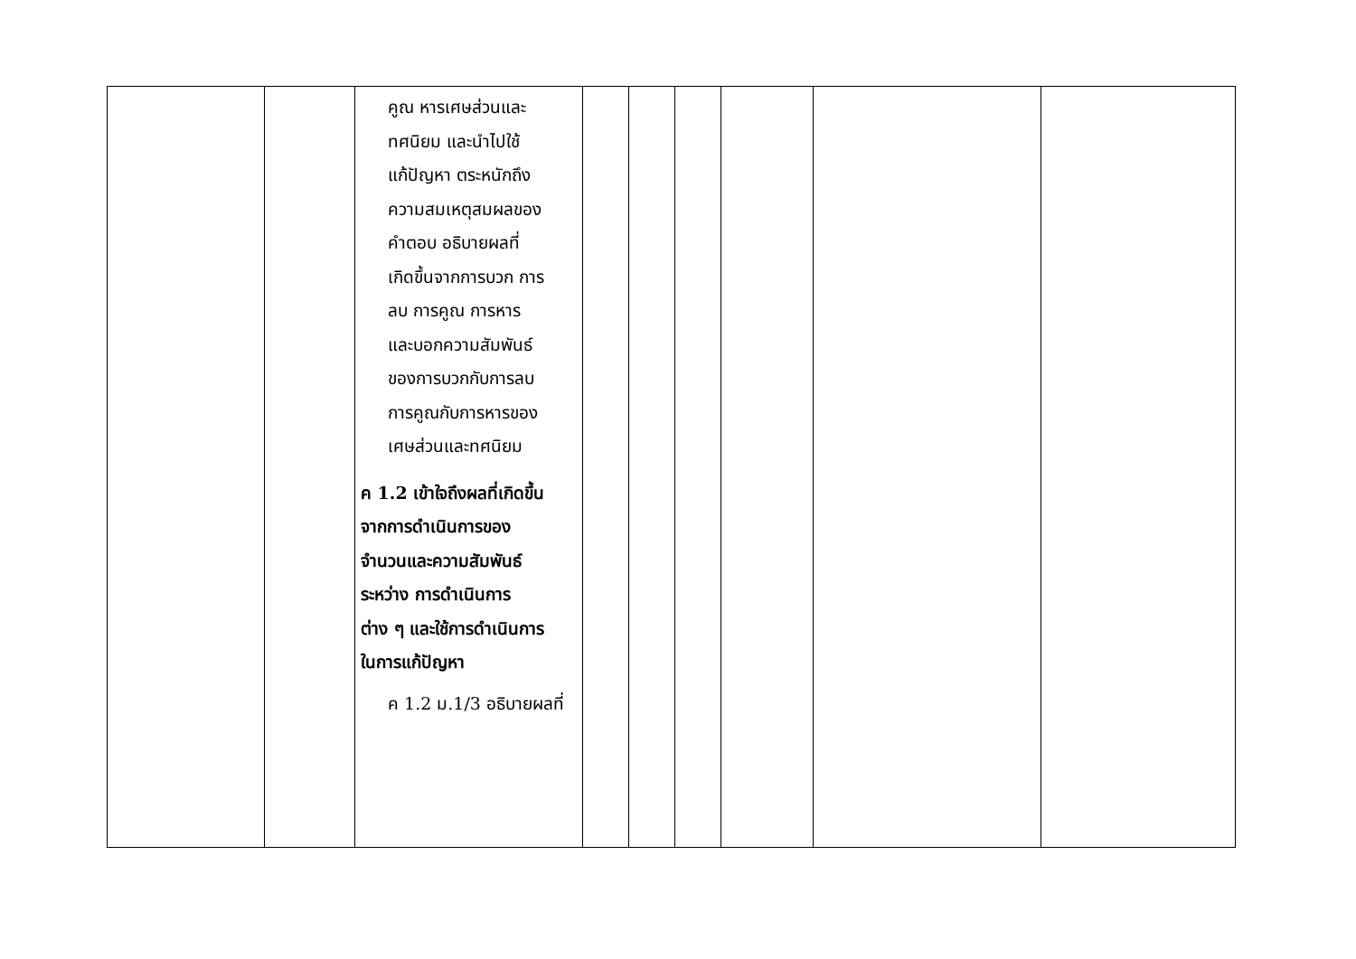| | | คูณ หารเศษส่วนและ ทศนิยม และนำไปใช้ แก้ปัญหา ตระหนักถึง ความสมเหตุสมผลของ คำตอบ อธิบายผลที่ เกิดขึ้นจากการบวก การ ลบ การคูณ การหาร และบอกความสัมพันธ์ ของการบวกกับการลบ การคูณกับการหารของ เศษส่วนและทศนิยม ค 1.2 เข้าใจถึงผลที่เกิดขึ้น จากการดำเนินการของ จำนวนและความสัมพันธ์ ระหว่าง การดำเนินการ ต่าง ๆ และใช้การดำเนินการ ในการแก้ปัญหา ค 1.2 ม.1/3 อธิบายผลที่ | | | | | | |